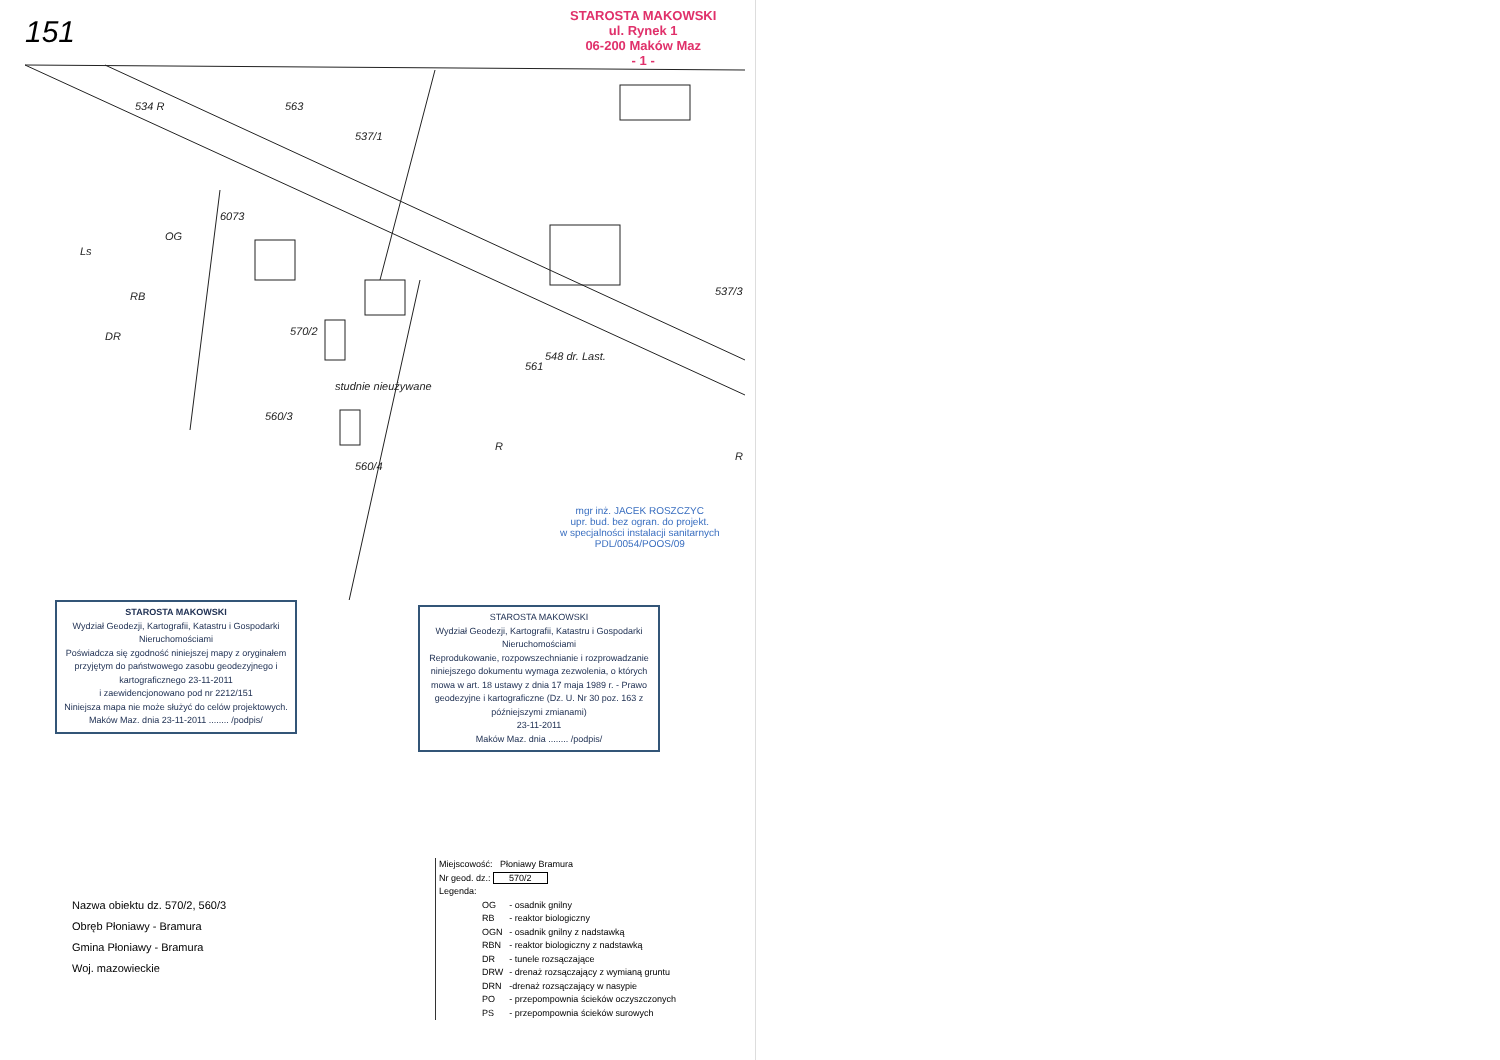151
STAROSTA MAKOWSKI
ul. Rynek 1
06-200 Maków Maz
- 1 -
534 R
563
537/1
6073
Ls
570/2
561
560/3
560/4
548 dr. Last.
537/3
OG
RB
DR
studnie nieużywane
R
R
mgr inż. JACEK ROSZCZYC
upr. bud. bez ogran. do projekt.
w specjalności instalacji sanitarnych
PDL/0054/POOS/09
STAROSTA MAKOWSKI
Wydział Geodezji, Kartografii, Katastru i Gospodarki Nieruchomościami
Poświadcza się zgodność niniejszej mapy z oryginałem przyjętym do państwowego zasobu geodezyjnego i kartograficznego 23-11-2011
i zaewidencjonowano pod nr 2212/151
Niniejsza mapa nie może służyć do celów projektowych.
Maków Maz. dnia 23-11-2011 ........ /podpis/
STAROSTA MAKOWSKI
Wydział Geodezji, Kartografii, Katastru i Gospodarki Nieruchomościami
Reprodukowanie, rozpowszechnianie i rozprowadzanie niniejszego dokumentu wymaga zezwolenia, o których mowa w art. 18 ustawy z dnia 17 maja 1989 r. - Prawo geodezyjne i kartograficzne (Dz. U. Nr 30 poz. 163 z późniejszymi zmianami)
23-11-2011
Maków Maz. dnia ........ /podpis/
Nazwa obiektu dz. 570/2, 560/3
Obręb Płoniawy - Bramura
Gmina Płoniawy - Bramura
Woj. mazowieckie
Miejscowość: Płoniawy Bramura
Nr geod. dz.: 570/2
Legenda:
| OG | - osadnik gnilny |
| RB | - reaktor biologiczny |
| OGN | - osadnik gnilny z nadstawką |
| RBN | - reaktor biologiczny z nadstawką |
| DR | - tunele rozsączające |
| DRW | - drenaż rozsączający z wymianą gruntu |
| DRN | -drenaż rozsączający w nasypie |
| PO | - przepompownia ścieków oczyszczonych |
| PS | - przepompownia ścieków surowych |